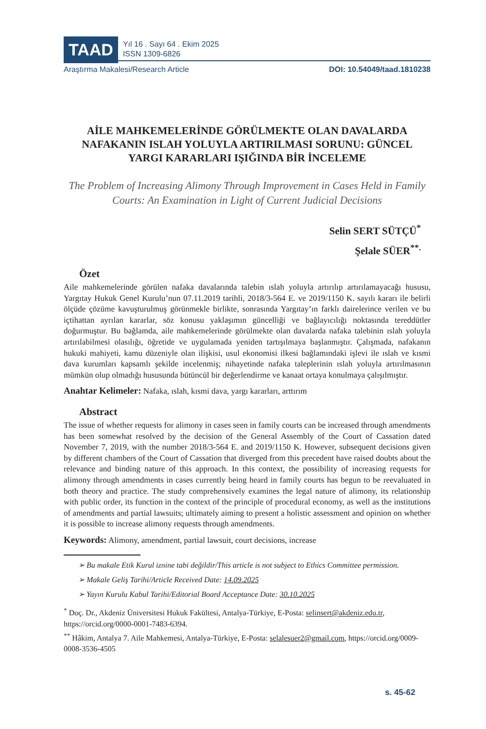TAAD Yıl 16 . Sayı 64 . Ekim 2025
ISSN 1309-6826
Araştırma Makalesi/Research Article DOI: 10.54049/taad.1810238
AİLE MAHKEMELERİNDE GÖRÜLMEKTE OLAN DAVALARDA NAFAKANIN ISLAH YOLUYLA ARTIRILMASI SORUNU: GÜNCEL YARGI KARARLARI IŞIĞINDA BİR İNCELEME
The Problem of Increasing Alimony Through Improvement in Cases Held in Family Courts: An Examination in Light of Current Judicial Decisions
Selin SERT SÜTÇÜ<sup>*</sup>
Şelale SÜER<sup>**.</sup>
Özet
Aile mahkemelerinde görülen nafaka davalarında talebin ıslah yoluyla artırılıp artırılamayacağı hususu, Yargıtay Hukuk Genel Kurulu’nun 07.11.2019 tarihli, 2018/3-564 E. ve 2019/1150 K. sayılı kararı ile belirli ölçüde çözüme kavuşturulmuş görünmekle birlikte, sonrasında Yargıtay’ın farklı dairelerince verilen ve bu içtihattan ayrılan kararlar, söz konusu yaklaşımın güncelliği ve bağlayıcılığı noktasında tereddütler doğurmuştur. Bu bağlamda, aile mahkemelerinde görülmekte olan davalarda nafaka talebinin ıslah yoluyla artırılabilmesi olasılığı, öğretide ve uygulamada yeniden tartışılmaya başlanmıştır. Çalışmada, nafakanın hukuki mahiyeti, kamu düzeniyle olan ilişkisi, usul ekonomisi ilkesi bağlamındaki işlevi ile ıslah ve kısmi dava kurumları kapsamlı şekilde incelenmiş; nihayetinde nafaka taleplerinin ıslah yoluyla artırılmasının mümkün olup olmadığı hususunda bütüncül bir değerlendirme ve kanaat ortaya konulmaya çalışılmıştır.
Anahtar Kelimeler: Nafaka, ıslah, kısmi dava, yargı kararları, arttırım
Abstract
The issue of whether requests for alimony in cases seen in family courts can be increased through amendments has been somewhat resolved by the decision of the General Assembly of the Court of Cassation dated November 7, 2019, with the number 2018/3-564 E. and 2019/1150 K. However, subsequent decisions given by different chambers of the Court of Cassation that diverged from this precedent have raised doubts about the relevance and binding nature of this approach. In this context, the possibility of increasing requests for alimony through amendments in cases currently being heard in family courts has begun to be reevaluated in both theory and practice. The study comprehensively examines the legal nature of alimony, its relationship with public order, its function in the context of the principle of procedural economy, as well as the institutions of amendments and partial lawsuits; ultimately aiming to present a holistic assessment and opinion on whether it is possible to increase alimony requests through amendments.
Keywords: Alimony, amendment, partial lawsuit, court decisions, increase
➢ Bu makale Etik Kurul iznine tabi değildir/This article is not subject to Ethics Committee permission.
➢ Makale Geliş Tarihi/Article Received Date: 14.09.2025
➢ Yayın Kurulu Kabul Tarihi/Editorial Board Acceptance Date: 30.10.2025
<sup>*</sup> Doç. Dr., Akdeniz Üniversitesi Hukuk Fakültesi, Antalya-Türkiye, E-Posta: selinsert@akdeniz.edu.tr, https://orcid.org/0000-0001-7483-6394.
<sup>**</sup> Hâkim, Antalya 7. Aile Mahkemesi, Antalya-Türkiye, E-Posta: selalesuer2@gmail.com, https://orcid.org/0009-0008-3536-4505
s. 45-62